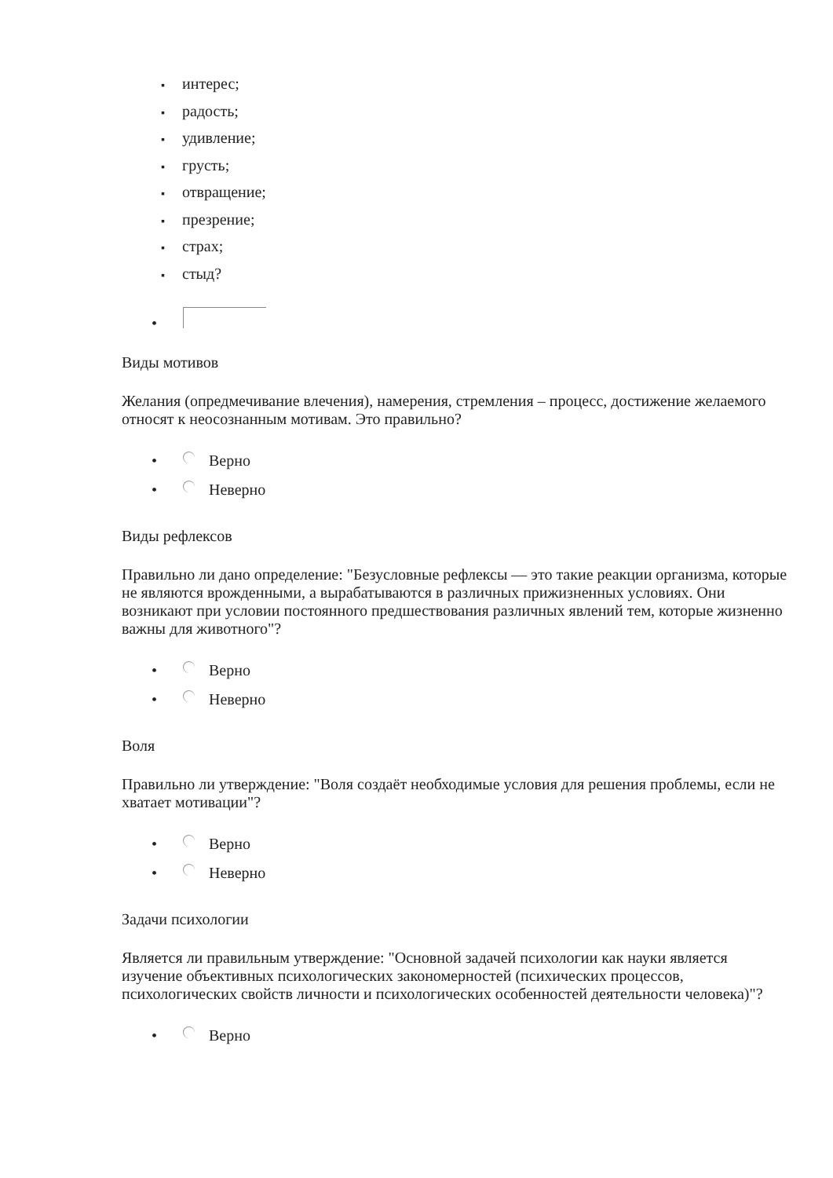▪ интерес;
▪ радость;
▪ удивление;
▪ грусть;
▪ отвращение;
▪ презрение;
▪ страх;
▪ стыд?
•
Виды мотивов
Желания (опредмечивание влечения), намерения, стремления – процесс, достижение желаемого относят к неосознанным мотивам. Это правильно?
• Верно
• Неверно
Виды рефлексов
Правильно ли дано определение: "Безусловные рефлексы — это такие реакции организма, которые не являются врожденными, а вырабатываются в различных прижизненных условиях. Они возникают при условии постоянного предшествования различных явлений тем, которые жизненно важны для животного"?
• Верно
• Неверно
Воля
Правильно ли утверждение: "Воля создаёт необходимые условия для решения проблемы, если не хватает мотивации"?
• Верно
• Неверно
Задачи психологии
Является ли правильным утверждение: "Основной задачей психологии как науки является изучение объективных психологических закономерностей (психических процессов, психологических свойств личности и психологических особенностей деятельности человека)"?
• Верно